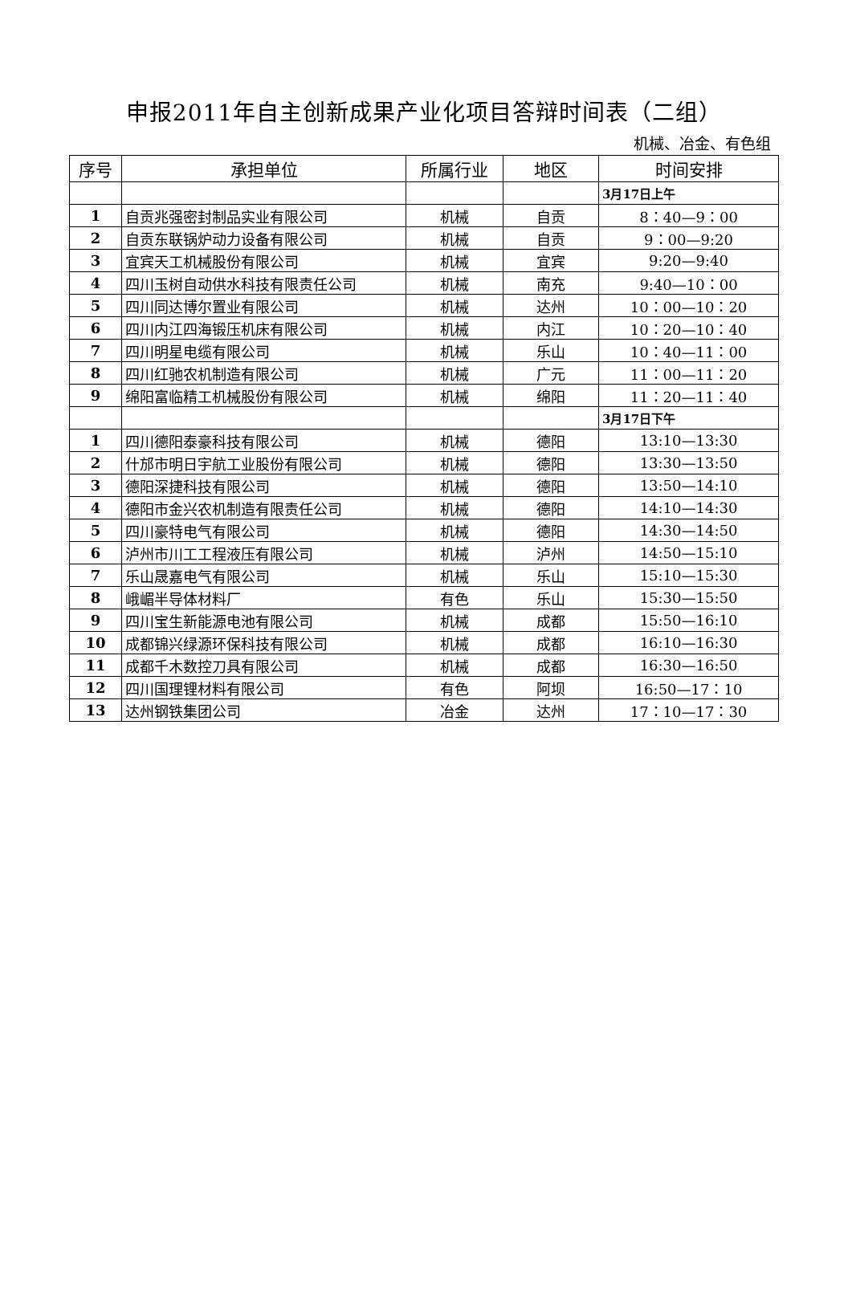申报2011年自主创新成果产业化项目答辩时间表（二组）
机械、冶金、有色组
| 序号 | 承担单位 | 所属行业 | 地区 | 时间安排 |
| --- | --- | --- | --- | --- |
| | | | | 3月17日上午 |
| 1 | 自贡兆强密封制品实业有限公司 | 机械 | 自贡 | 8：40—9：00 |
| 2 | 自贡东联锅炉动力设备有限公司 | 机械 | 自贡 | 9：00—9:20 |
| 3 | 宜宾天工机械股份有限公司 | 机械 | 宜宾 | 9:20—9:40 |
| 4 | 四川玉树自动供水科技有限责任公司 | 机械 | 南充 | 9:40—10：00 |
| 5 | 四川同达博尔置业有限公司 | 机械 | 达州 | 10：00—10：20 |
| 6 | 四川内江四海锻压机床有限公司 | 机械 | 内江 | 10：20—10：40 |
| 7 | 四川明星电缆有限公司 | 机械 | 乐山 | 10：40—11：00 |
| 8 | 四川红驰农机制造有限公司 | 机械 | 广元 | 11：00—11：20 |
| 9 | 绵阳富临精工机械股份有限公司 | 机械 | 绵阳 | 11：20—11：40 |
| | | | | 3月17日下午 |
| 1 | 四川德阳泰豪科技有限公司 | 机械 | 德阳 | 13:10—13:30 |
| 2 | 什邡市明日宇航工业股份有限公司 | 机械 | 德阳 | 13:30—13:50 |
| 3 | 德阳深捷科技有限公司 | 机械 | 德阳 | 13:50—14:10 |
| 4 | 德阳市金兴农机制造有限责任公司 | 机械 | 德阳 | 14:10—14:30 |
| 5 | 四川豪特电气有限公司 | 机械 | 德阳 | 14:30—14:50 |
| 6 | 泸州市川工工程液压有限公司 | 机械 | 泸州 | 14:50—15:10 |
| 7 | 乐山晟嘉电气有限公司 | 机械 | 乐山 | 15:10—15:30 |
| 8 | 峨嵋半导体材料厂 | 有色 | 乐山 | 15:30—15:50 |
| 9 | 四川宝生新能源电池有限公司 | 机械 | 成都 | 15:50—16:10 |
| 10 | 成都锦兴绿源环保科技有限公司 | 机械 | 成都 | 16:10—16:30 |
| 11 | 成都千木数控刀具有限公司 | 机械 | 成都 | 16:30—16:50 |
| 12 | 四川国理锂材料有限公司 | 有色 | 阿坝 | 16:50—17：10 |
| 13 | 达州钢铁集团公司 | 冶金 | 达州 | 17：10—17：30 |